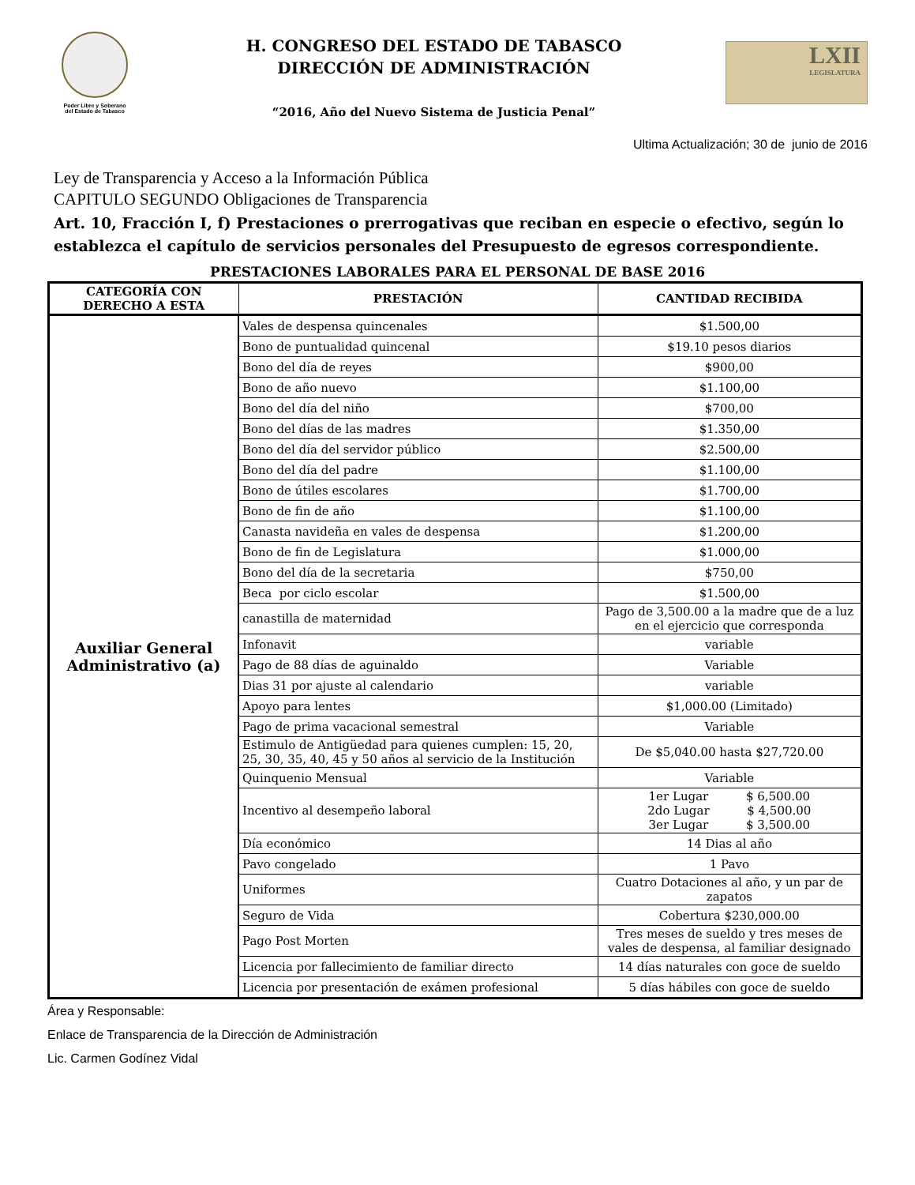Poder Libre y Soberano
del Estado de Tabasco
H. CONGRESO DEL ESTADO DE TABASCO
DIRECCIÓN DE ADMINISTRACIÓN
“2016, Año del Nuevo Sistema de Justicia Penal”
LXII
LEGISLATURA
Ultima Actualización; 30 de junio de 2016
Ley de Transparencia y Acceso a la Información Pública
CAPITULO SEGUNDO Obligaciones de Transparencia
Art. 10, Fracción I, f) Prestaciones o prerrogativas que reciban en especie o efectivo, según lo establezca el capítulo de servicios personales del Presupuesto de egresos correspondiente.
PRESTACIONES LABORALES PARA EL PERSONAL DE BASE 2016
| CATEGORÍA CON DERECHO A ESTA | PRESTACIÓN | CANTIDAD RECIBIDA |
| --- | --- | --- |
| Auxiliar General Administrativo (a) | Vales de despensa quincenales | $1.500,00 |
| | Bono de puntualidad quincenal | $19.10 pesos diarios |
| | Bono del día de reyes | $900,00 |
| | Bono de año nuevo | $1.100,00 |
| | Bono del día del niño | $700,00 |
| | Bono del días de las madres | $1.350,00 |
| | Bono del día del servidor público | $2.500,00 |
| | Bono del día del padre | $1.100,00 |
| | Bono de útiles escolares | $1.700,00 |
| | Bono de fin de año | $1.100,00 |
| | Canasta navideña en vales de despensa | $1.200,00 |
| | Bono de fin de Legislatura | $1.000,00 |
| | Bono del día de la secretaria | $750,00 |
| | Beca por ciclo escolar | $1.500,00 |
| | canastilla de maternidad | Pago de 3,500.00 a la madre que de a luz en el ejercicio que corresponda |
| | Infonavit | variable |
| | Pago de 88 días de aguinaldo | Variable |
| | Dias 31 por ajuste al calendario | variable |
| | Apoyo para lentes | $1,000.00 (Limitado) |
| | Pago de prima vacacional semestral | Variable |
| | Estimulo de Antigüedad para quienes cumplen: 15, 20, 25, 30, 35, 40, 45 y 50 años al servicio de la Institución | De $5,040.00 hasta $27,720.00 |
| | Quinquenio Mensual | Variable |
| | Incentivo al desempeño laboral | 1er Lugar $ 6,500.00 2do Lugar $ 4,500.00 3er Lugar $ 3,500.00 |
| | Día económico | 14 Dias al año |
| | Pavo congelado | 1 Pavo |
| | Uniformes | Cuatro Dotaciones al año, y un par de zapatos |
| | Seguro de Vida | Cobertura $230,000.00 |
| | Pago Post Morten | Tres meses de sueldo y tres meses de vales de despensa, al familiar designado |
| | Licencia por fallecimiento de familiar directo | 14 días naturales con goce de sueldo |
| | Licencia por presentación de exámen profesional | 5 días hábiles con goce de sueldo |
Área y Responsable:
Enlace de Transparencia de la Dirección de Administración
Lic. Carmen Godínez Vidal